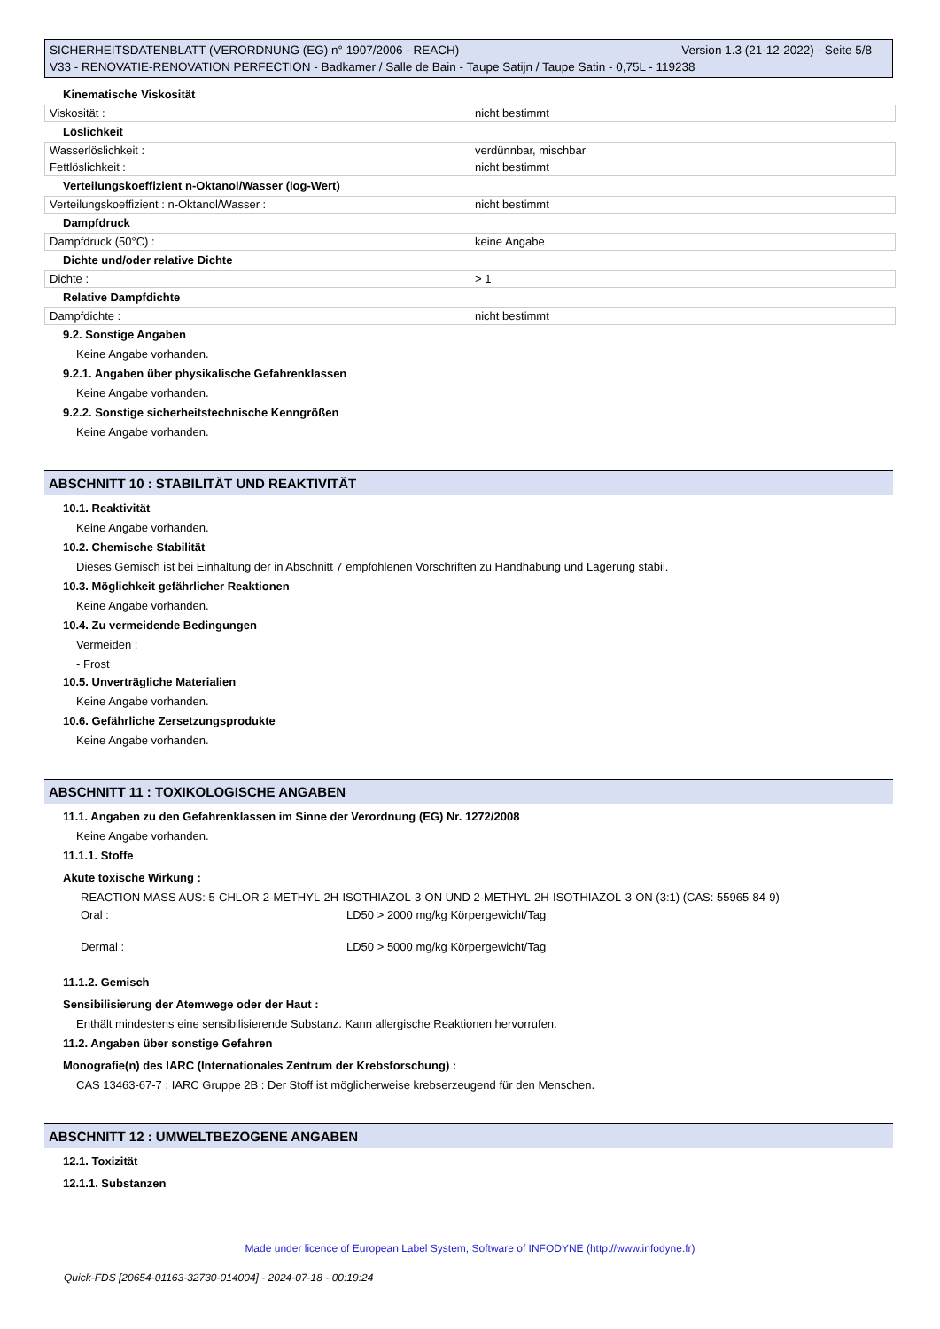Version 1.3 (21-12-2022) - Seite 5/8 SICHERHEITSDATENBLATT (VERORDNUNG (EG) n° 1907/2006 - REACH)
V33 - RENOVATIE-RENOVATION PERFECTION - Badkamer / Salle de Bain - Taupe Satijn / Taupe Satin - 0,75L - 119238
Kinematische Viskosität
| Viskosität : | nicht bestimmt |
Löslichkeit
| Wasserlöslichkeit : | verdünnbar, mischbar |
| Fettlöslichkeit : | nicht bestimmt |
Verteilungskoeffizient n-Oktanol/Wasser (log-Wert)
| Verteilungskoeffizient : n-Oktanol/Wasser : | nicht bestimmt |
Dampfdruck
| Dampfdruck (50°C) : | keine Angabe |
Dichte und/oder relative Dichte
| Dichte : | > 1 |
Relative Dampfdichte
| Dampfdichte : | nicht bestimmt |
9.2. Sonstige Angaben
Keine Angabe vorhanden.
9.2.1. Angaben über physikalische Gefahrenklassen
Keine Angabe vorhanden.
9.2.2. Sonstige sicherheitstechnische Kenngrößen
Keine Angabe vorhanden.
ABSCHNITT 10 : STABILITÄT UND REAKTIVITÄT
10.1. Reaktivität
Keine Angabe vorhanden.
10.2. Chemische Stabilität
Dieses Gemisch ist bei Einhaltung der in Abschnitt 7 empfohlenen Vorschriften zu Handhabung und Lagerung stabil.
10.3. Möglichkeit gefährlicher Reaktionen
Keine Angabe vorhanden.
10.4. Zu vermeidende Bedingungen
Vermeiden :
- Frost
10.5. Unverträgliche Materialien
Keine Angabe vorhanden.
10.6. Gefährliche Zersetzungsprodukte
Keine Angabe vorhanden.
ABSCHNITT 11 : TOXIKOLOGISCHE ANGABEN
11.1. Angaben zu den Gefahrenklassen im Sinne der Verordnung (EG) Nr. 1272/2008
Keine Angabe vorhanden.
11.1.1. Stoffe
Akute toxische Wirkung :
REACTION MASS AUS: 5-CHLOR-2-METHYL-2H-ISOTHIAZOL-3-ON UND 2-METHYL-2H-ISOTHIAZOL-3-ON (3:1) (CAS: 55965-84-9)
| Oral : | LD50 > 2000 mg/kg Körpergewicht/Tag |
| Dermal : | LD50 > 5000 mg/kg Körpergewicht/Tag |
11.1.2. Gemisch
Sensibilisierung der Atemwege oder der Haut :
Enthält mindestens eine sensibilisierende Substanz. Kann allergische Reaktionen hervorrufen.
11.2. Angaben über sonstige Gefahren
Monografie(n) des IARC (Internationales Zentrum der Krebsforschung) :
CAS 13463-67-7 : IARC Gruppe 2B : Der Stoff ist möglicherweise krebserzeugend für den Menschen.
ABSCHNITT 12 : UMWELTBEZOGENE ANGABEN
12.1. Toxizität
12.1.1. Substanzen
Made under licence of European Label System, Software of INFODYNE (http://www.infodyne.fr)
Quick-FDS [20654-01163-32730-014004] - 2024-07-18 - 00:19:24